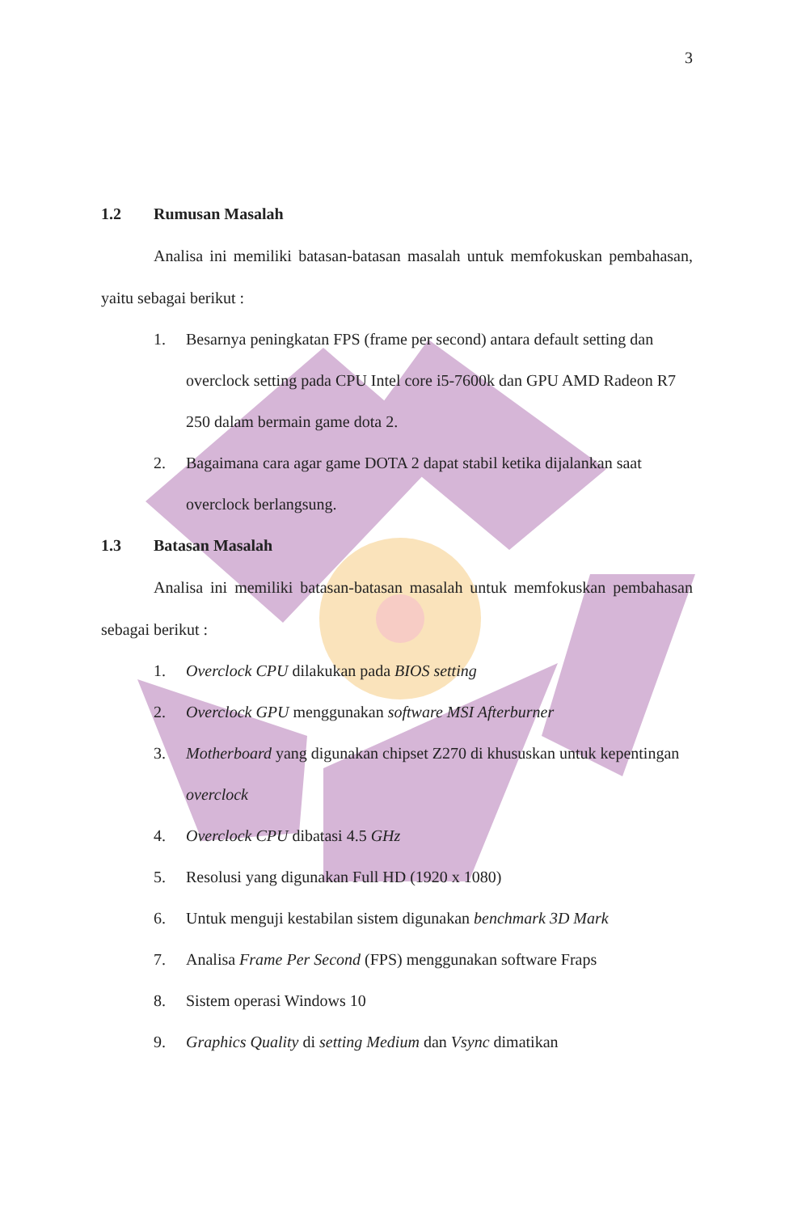3
1.2 Rumusan Masalah
Analisa ini memiliki batasan-batasan masalah untuk memfokuskan pembahasan, yaitu sebagai berikut :
1. Besarnya peningkatan FPS (frame per second) antara default setting dan overclock setting pada CPU Intel core i5-7600k dan GPU AMD Radeon R7 250 dalam bermain game dota 2.
2. Bagaimana cara agar game DOTA 2 dapat stabil ketika dijalankan saat overclock berlangsung.
1.3 Batasan Masalah
Analisa ini memiliki batasan-batasan masalah untuk memfokuskan pembahasan sebagai berikut :
1. Overclock CPU dilakukan pada BIOS setting
2. Overclock GPU menggunakan software MSI Afterburner
3. Motherboard yang digunakan chipset Z270 di khususkan untuk kepentingan overclock
4. Overclock CPU dibatasi 4.5 GHz
5. Resolusi yang digunakan Full HD (1920 x 1080)
6. Untuk menguji kestabilan sistem digunakan benchmark 3D Mark
7. Analisa Frame Per Second (FPS) menggunakan software Fraps
8. Sistem operasi Windows 10
9. Graphics Quality di setting Medium dan Vsync dimatikan